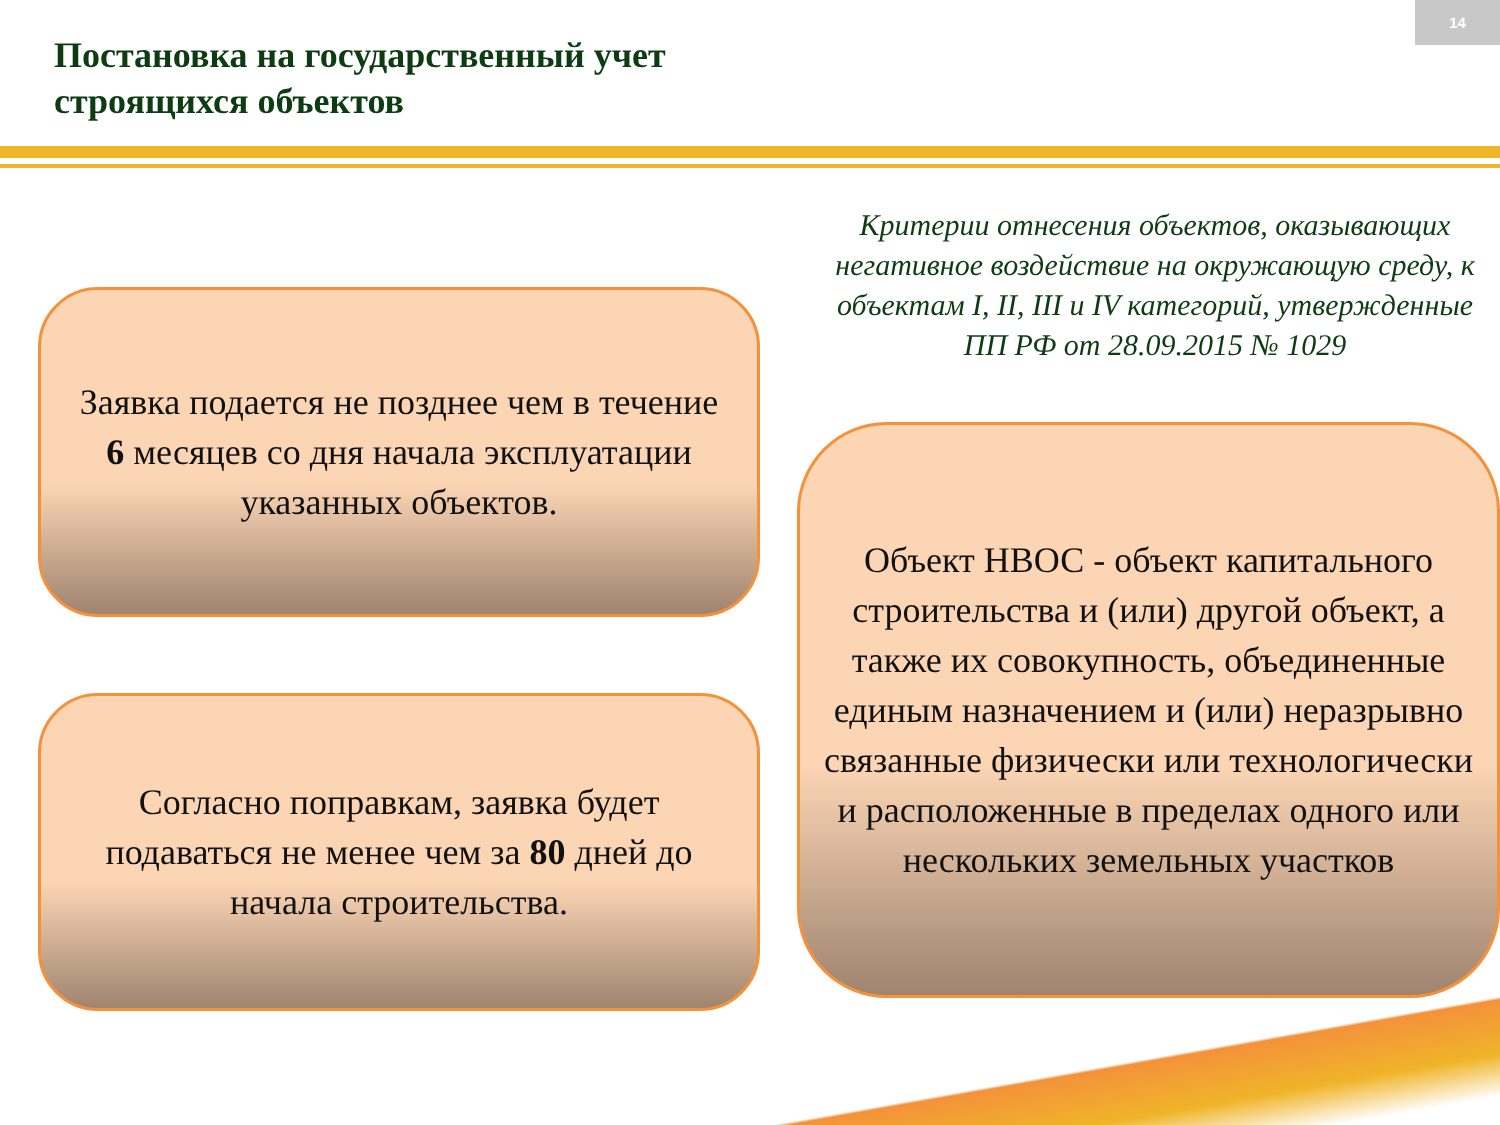14
Постановка на государственный учет
строящихся объектов
Критерии отнесения объектов, оказывающих негативное воздействие на окружающую среду, к объектам I, II, III и IV категорий, утвержденные ПП РФ от 28.09.2015 № 1029
Заявка подается не позднее чем в течение
6 месяцев со дня начала эксплуатации указанных объектов.
Согласно поправкам, заявка будет подаваться не менее чем за 80 дней до начала строительства.
Объект НВОС - объект капитального строительства и (или) другой объект, а также их совокупность, объединенные единым назначением и (или) неразрывно связанные физически или технологически и расположенные в пределах одного или нескольких земельных участков